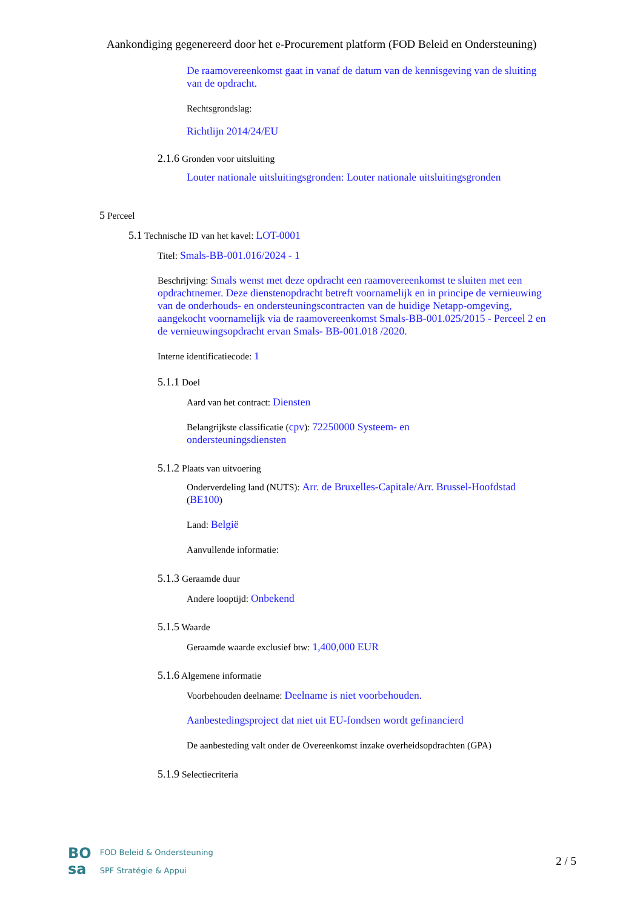Aankondiging gegenereerd door het e-Procurement platform (FOD Beleid en Ondersteuning)
De raamovereenkomst gaat in vanaf de datum van de kennisgeving van de sluiting van de opdracht.
Rechtsgrondslag:
Richtlijn 2014/24/EU
2.1.6 Gronden voor uitsluiting
Louter nationale uitsluitingsgronden: Louter nationale uitsluitingsgronden
5 Perceel
5.1 Technische ID van het kavel: LOT-0001
Titel: Smals-BB-001.016/2024 - 1
Beschrijving: Smals wenst met deze opdracht een raamovereenkomst te sluiten met een opdrachtnemer. Deze dienstenopdracht betreft voornamelijk en in principe de vernieuwing van de onderhouds- en ondersteuningscontracten van de huidige Netapp-omgeving, aangekocht voornamelijk via de raamovereenkomst Smals-BB-001.025/2015 - Perceel 2 en de vernieuwingsopdracht ervan Smals- BB-001.018 /2020.
Interne identificatiecode: 1
5.1.1 Doel
Aard van het contract: Diensten
Belangrijkste classificatie (cpv): 72250000 Systeem- en ondersteuningsdiensten
5.1.2 Plaats van uitvoering
Onderverdeling land (NUTS): Arr. de Bruxelles-Capitale/Arr. Brussel-Hoofdstad (BE100)
Land: België
Aanvullende informatie:
5.1.3 Geraamde duur
Andere looptijd: Onbekend
5.1.5 Waarde
Geraamde waarde exclusief btw: 1,400,000 EUR
5.1.6 Algemene informatie
Voorbehouden deelname: Deelname is niet voorbehouden.
Aanbestedingsproject dat niet uit EU-fondsen wordt gefinancierd
De aanbesteding valt onder de Overeenkomst inzake overheidsopdrachten (GPA)
5.1.9 Selectiecriteria
BO
sa
FOD Beleid & Ondersteuning
SPF Stratégie & Appui
2 / 5